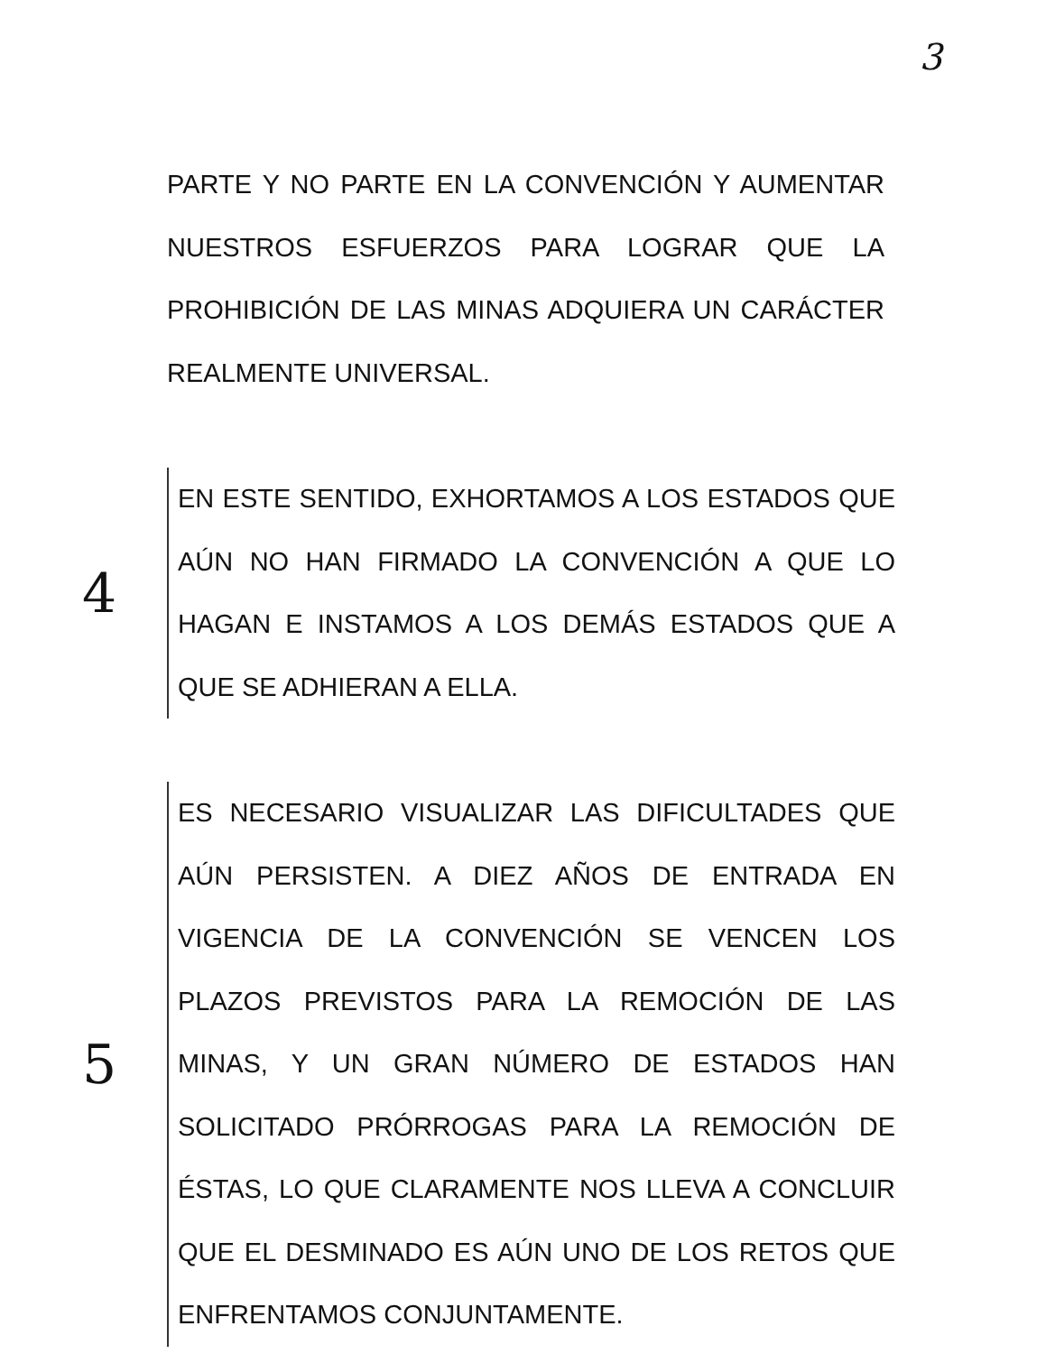3
PARTE Y NO PARTE EN LA CONVENCIÓN Y AUMENTAR NUESTROS ESFUERZOS PARA LOGRAR QUE LA PROHIBICIÓN DE LAS MINAS ADQUIERA UN CARÁCTER REALMENTE UNIVERSAL.
4
EN ESTE SENTIDO, EXHORTAMOS A LOS ESTADOS QUE AÚN NO HAN FIRMADO LA CONVENCIÓN A QUE LO HAGAN E INSTAMOS A LOS DEMÁS ESTADOS QUE A QUE SE ADHIERAN A ELLA.
5
ES NECESARIO VISUALIZAR LAS DIFICULTADES QUE AÚN PERSISTEN. A DIEZ AÑOS DE ENTRADA EN VIGENCIA DE LA CONVENCIÓN SE VENCEN LOS PLAZOS PREVISTOS PARA LA REMOCIÓN DE LAS MINAS, Y UN GRAN NÚMERO DE ESTADOS HAN SOLICITADO PRÓRROGAS PARA LA REMOCIÓN DE ÉSTAS, LO QUE CLARAMENTE NOS LLEVA A CONCLUIR QUE EL DESMINADO ES AÚN UNO DE LOS RETOS QUE ENFRENTAMOS CONJUNTAMENTE.